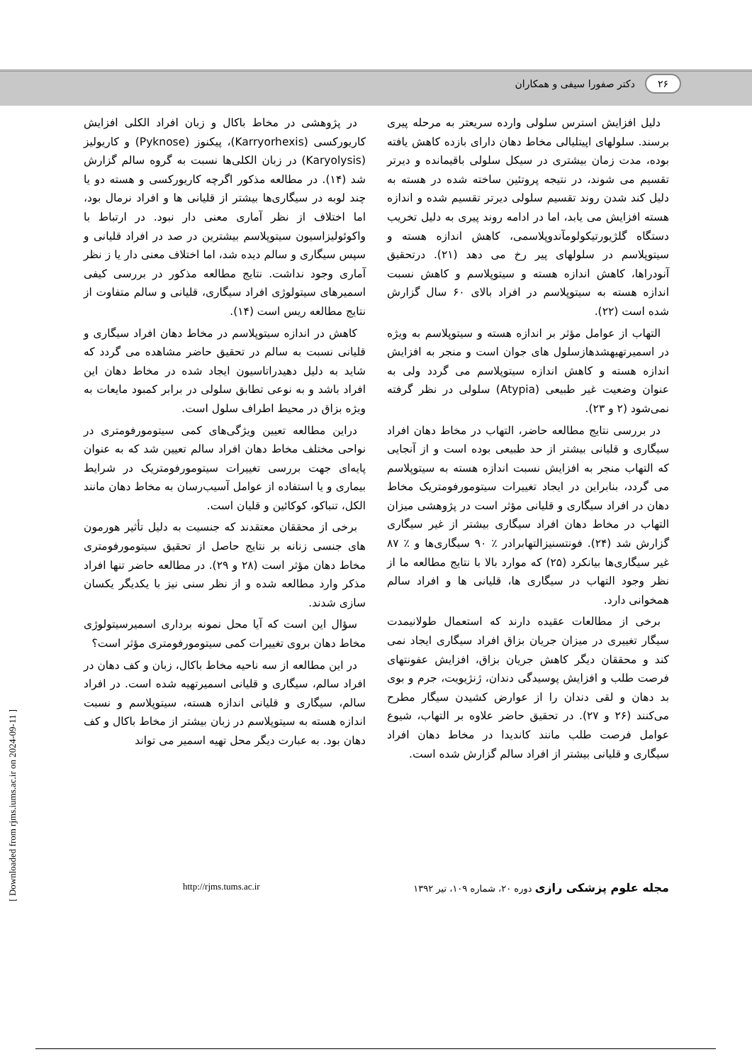۲۶ دکتر صفورا سیفی و همکاران
دلیل افزایش استرس سلولی وارده سریعتر به مرحله پیری برسند. سلولهای اپیتلیالی مخاط دهان دارای بازده کاهش یافته بوده، مدت زمان بیشتری در سیکل سلولی باقیمانده و دیرتر تقسیم می شوند، در نتیجه پروتئین ساخته شده در هسته به دلیل کند شدن روند تقسیم سلولی دیرتر تقسیم شده و اندازه هسته افزایش می یابد، اما در ادامه روند پیری به دلیل تخریب دستگاه گلژیورتیکولومآندوپلاسمی، کاهش اندازه هسته و سیتوپلاسم در سلولهای پیر رخ می دهد (۲۱). درتحقیق آنودراها، کاهش اندازه هسته و سیتوپلاسم و کاهش نسبت اندازه هسته به سیتوپلاسم در افراد بالای ۶۰ سال گزارش شده است (۲۲).
التهاب از عوامل مؤثر بر اندازه هسته و سیتوپلاسم به ویژه در اسمیرتهیهشدهازسلول های جوان است و منجر به افزایش اندازه هسته و کاهش اندازه سیتوپلاسم می گردد ولی به عنوان وضعیت غیر طبیعی (Atypia) سلولی در نظر گرفته نمی‌شود (۲ و ۲۳).
در بررسی نتایج مطالعه حاضر، التهاب در مخاط دهان افراد سیگاری و قلیانی بیشتر از حد طبیعی بوده است و از آنجایی که التهاب منجر به افزایش نسبت اندازه هسته به سیتوپلاسم می گردد، بنابراین در ایجاد تغییرات سیتومورفومتریک مخاط دهان در افراد سیگاری و قلیانی مؤثر است در پژوهشی میزان التهاب در مخاط دهان افراد سیگاری بیشتر از غیر سیگاری گزارش شد (۲۴). فونتسنیزالتهابرادر ٪ ۹۰ سیگاری‌ها و ٪ ۸۷ غیر سیگاری‌ها بیانکرد (۲۵) که موارد بالا با نتایج مطالعه ما از نظر وجود التهاب در سیگاری ها، قلیانی ها و افراد سالم همخوانی دارد.
برخی از مطالعات عقیده دارند که استعمال طولانیمدت سیگار تغییری در میزان جریان بزاق افراد سیگاری ایجاد نمی کند و محققان دیگر کاهش جریان بزاق، افزایش عفونتهای فرصت طلب و افزایش پوسیدگی دندان، ژنژیویت، جرم و بوی بد دهان و لقی دندان را از عوارض کشیدن سیگار مطرح می‌کنند (۲۶ و ۲۷). در تحقیق حاضر علاوه بر التهاب، شیوع عوامل فرصت طلب مانند کاندیدا در مخاط دهان افراد سیگاری و قلیانی بیشتر از افراد سالم گزارش شده است.
در پژوهشی در مخاط باکال و زبان افراد الکلی افزایش کاریورکسی (Karryorhexis)، پیکنوز (Pyknose) و کاریولیز (Karyolysis) در زبان الکلی‌ها نسبت به گروه سالم گزارش شد (۱۴). در مطالعه مذکور اگرچه کاریورکسی و هسته دو یا چند لوبه در سیگاری‌ها بیشتر از قلیانی ها و افراد نرمال بود، اما اختلاف از نظر آماری معنی دار نبود. در ارتباط با واکوئولیزاسیون سیتوپلاسم بیشترین در صد در افراد قلیانی و سپس سیگاری و سالم دیده شد، اما اختلاف معنی دار یا ز نظر آماری وجود نداشت. نتایج مطالعه مذکور در بررسی کیفی اسمیرهای سیتولوژی افراد سیگاری، قلیانی و سالم متفاوت از نتایج مطالعه ریس است (۱۴).
کاهش در اندازه سیتوپلاسم در مخاط دهان افراد سیگاری و قلیانی نسبت به سالم در تحقیق حاضر مشاهده می گردد که شاید به دلیل دهیدراتاسیون ایجاد شده در مخاط دهان این افراد باشد و به نوعی تطابق سلولی در برابر کمبود مایعات به ویژه بزاق در محیط اطراف سلول است.
دراین مطالعه تعیین ویژگی‌های کمی سیتومورفومتری در نواحی مختلف مخاط دهان افراد سالم تعیین شد که به عنوان پایه‌ای جهت بررسی تغییرات سیتومورفومتریک در شرایط بیماری و یا استفاده از عوامل آسیب‌رسان به مخاط دهان مانند الکل، تنباکو، کوکائین و قلیان است.
برخی از محققان معتقدند که جنسیت به دلیل تأثیر هورمون های جنسی زنانه بر نتایج حاصل از تحقیق سیتومورفومتری مخاط دهان مؤثر است (۲۸ و ۲۹). در مطالعه حاضر تنها افراد مذکر وارد مطالعه شده و از نظر سنی نیز با یکدیگر یکسان سازی شدند.
سؤال این است که آیا محل نمونه برداری اسمیرسیتولوژی مخاط دهان بروی تغییرات کمی سیتومورفومتری مؤثر است؟
در این مطالعه از سه ناحیه مخاط باکال، زبان و کف دهان در افراد سالم، سیگاری و قلیانی اسمیرتهیه شده است. در افراد سالم، سیگاری و قلیانی اندازه هسته، سیتوپلاسم و نسبت اندازه هسته به سیتوپلاسم در زبان بیشتر از مخاط باکال و کف دهان بود. به عبارت دیگر محل تهیه اسمیر می تواند
مجله علوم پزشکی رازی دوره ۲۰، شماره ۱۰۹، تیر ۱۳۹۲ http://rjms.tums.ac.ir
[ Downloaded from rjms.iums.ac.ir on 2024-09-11 ]